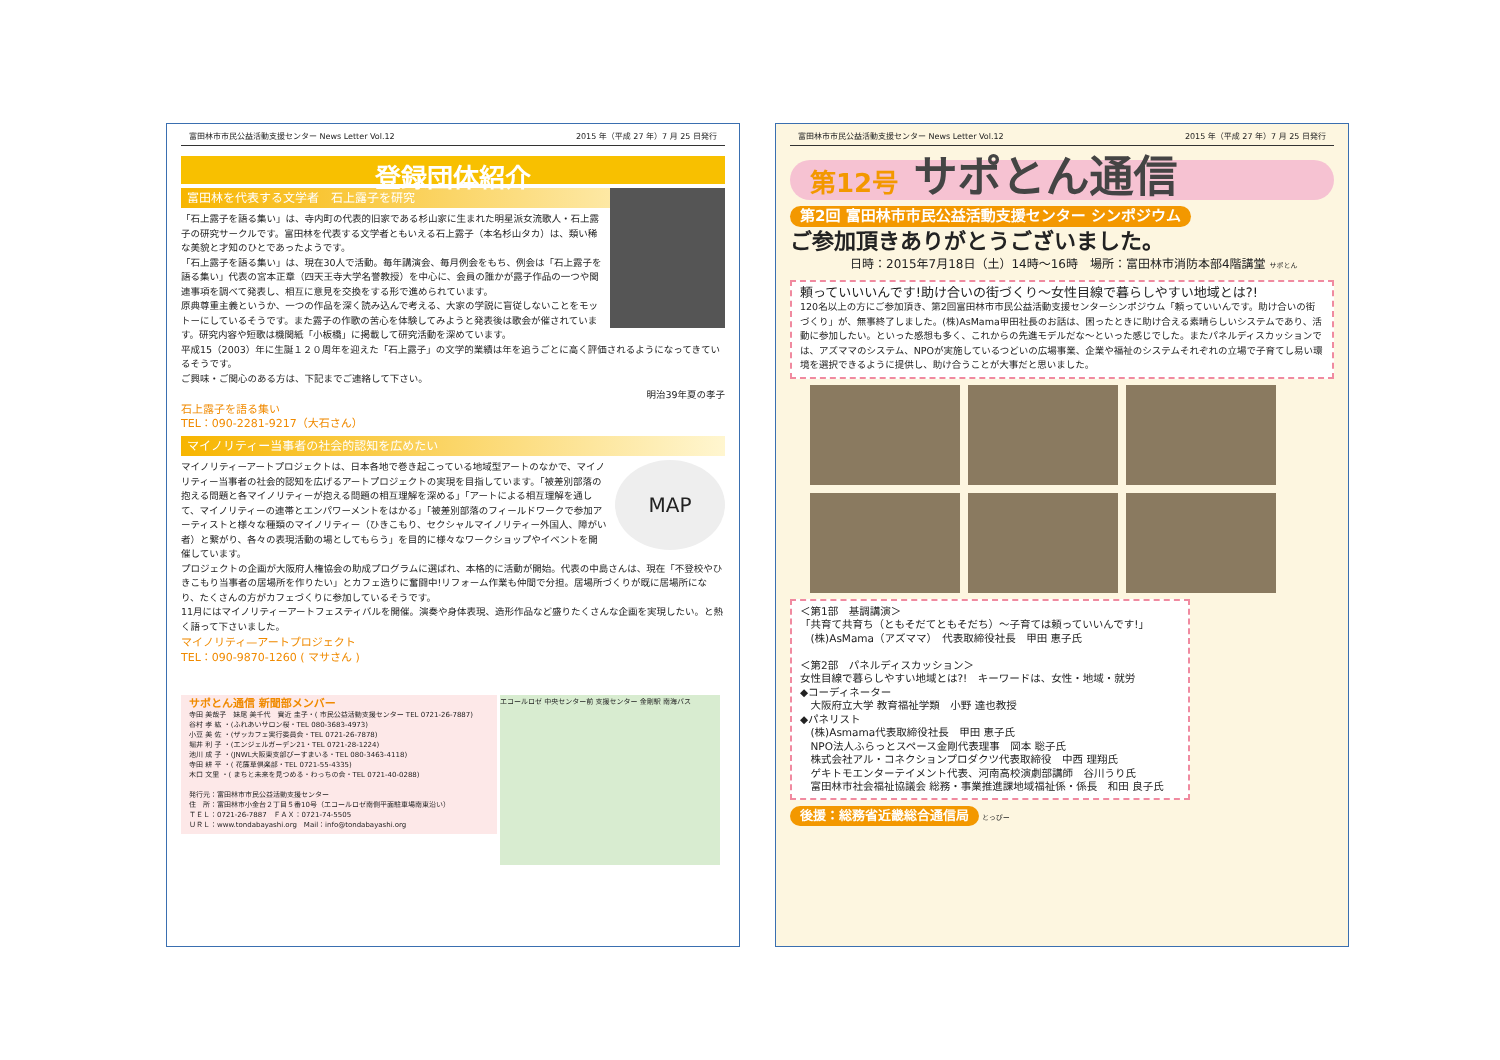富田林市市民公益活動支援センター News Letter Vol.12 2015 年（平成 27 年）7 月 25 日発行
登録団体紹介
富田林を代表する文学者　石上露子を研究
「石上露子を語る集い」は、寺内町の代表的旧家である杉山家に生まれた明星派女流歌人・石上露子の研究サークルです。富田林を代表する文学者ともいえる石上露子（本名杉山タカ）は、類い稀な美貌と才知のひとであったようです。
「石上露子を語る集い」は、現在30人で活動。毎年講演会、毎月例会をもち、例会は「石上露子を語る集い」代表の宮本正章（四天王寺大学名誉教授）を中心に、会員の誰かが露子作品の一つや関連事項を調べて発表し、相互に意見を交換をする形で進められています。
原典尊重主義というか、一つの作品を深く読み込んで考える、大家の学説に盲従しないことをモットーにしているそうです。また露子の作歌の苦心を体験してみようと発表後は歌会が催されています。研究内容や短歌は機関紙「小板橋」に掲載して研究活動を深めています。
平成15（2003）年に生誕１２０周年を迎えた「石上露子」の文学的業績は年を追うごとに高く評価されるようになってきているそうです。
ご興味・ご関心のある方は、下記までご連絡して下さい。
明治39年夏の孝子
石上露子を語る集い
TEL：090-2281-9217（大石さん）
マイノリティー当事者の社会的認知を広めたい
MAP
マイノリティーアートプロジェクトは、日本各地で巻き起こっている地域型アートのなかで、マイノリティー当事者の社会的認知を広げるアートプロジェクトの実現を目指しています。「被差別部落の抱える問題と各マイノリティーが抱える問題の相互理解を深める」「アートによる相互理解を通して、マイノリティーの連帯とエンパワーメントをはかる」「被差別部落のフィールドワークで参加アーティストと様々な種類のマイノリティー（ひきこもり、セクシャルマイノリティー外国人、障がい者）と繋がり、各々の表現活動の場としてもらう」を目的に様々なワークショップやイベントを開催しています。
プロジェクトの企画が大阪府人権協会の助成プログラムに選ばれ、本格的に活動が開始。代表の中島さんは、現在「不登校やひきこもり当事者の居場所を作りたい」とカフェ造りに奮闘中!リフォーム作業も仲間で分担。居場所づくりが既に居場所になり、たくさんの方がカフェづくりに参加しているそうです。
11月にはマイノリティーアートフェスティバルを開催。演奏や身体表現、造形作品など盛りたくさんな企画を実現したい。と熱く語って下さいました。
マイノリティ—アートプロジェクト
TEL：090-9870-1260 ( マサさん )
サポとん通信 新聞部メンバー
寺田 美哉子　妹尾 美千代　實近 圭子・( 市民公益活動支援センター TEL 0721-26-7887)
谷村 孝 紘 ・(ふれあいサロン桜・TEL 080-3683-4973)
小豆 美 佐 ・(ザッカフェ実行委員会・TEL 0721-26-7878)
堀井 利 子 ・(エンジェルガーデン21・TEL 0721-28-1224)
池川 成 子 ・(JNWL大阪東支部ぴーすまいる・TEL 080-3463-4118)
寺田 耕 平 ・( 花簾草倶楽部・TEL 0721-55-4335)
木口 文里 ・( まちと未来を見つめる・わっちの会・TEL 0721-40-0288)
発行元：富田林市市民公益活動支援センター
住　所：富田林市小金台２丁目５番10号（エコールロゼ南側平面駐車場南東沿い）
ＴＥＬ：0721-26-7887　ＦＡＸ：0721-74-5505
ＵＲＬ：www.tondabayashi.org　Mail：info@tondabayashi.org
エコールロゼ 中央センター前 支援センター 金剛駅 南海バス
富田林市市民公益活動支援センター News Letter Vol.12 2015 年（平成 27 年）7 月 25 日発行
第12号 サポとん通信
第2回 富田林市市民公益活動支援センター シンポジウム
ご参加頂きありがとうございました。
日時：2015年7月18日（土）14時〜16時　場所：富田林市消防本部4階講堂 サポとん
頼っていいいんです!助け合いの街づくり〜女性目線で暮らしやすい地域とは?!
120名以上の方にご参加頂き、第2回富田林市市民公益活動支援センターシンポジウム「頼っていいんです。助け合いの街づくり」が、無事終了しました。(株)AsMama甲田社長のお話は、困ったときに助け合える素晴らしいシステムであり、活動に参加したい。といった感想も多く、これからの先進モデルだな〜といった感じでした。またパネルディスカッションでは、アズママのシステム、NPOが実施しているつどいの広場事業、企業や福祉のシステムそれぞれの立場で子育てし易い環境を選択できるように提供し、助け合うことが大事だと思いました。
＜第1部　基調講演＞
「共育て共育ち（ともそだてともそだち）〜子育ては頼っていいんです!」
　(株)AsMama（アズママ）　代表取締役社長　甲田 恵子氏
＜第2部　パネルディスカッション＞
女性目線で暮らしやすい地域とは?!　キーワードは、女性・地域・就労
◆コーディネーター
　大阪府立大学 教育福祉学類　小野 達也教授
◆パネリスト
　(株)Asmama代表取締役社長　甲田 恵子氏
　NPO法人ふらっとスペース金剛代表理事　岡本 聡子氏
　株式会社アル・コネクションプロダクツ代表取締役　中西 理翔氏
　ゲキトモエンターテイメント代表、河南高校演劇部講師　谷川うり氏
　富田林市社会福祉協議会 総務・事業推進課地域福祉係・係長　和田 良子氏
後援：総務省近畿総合通信局
とっぴー